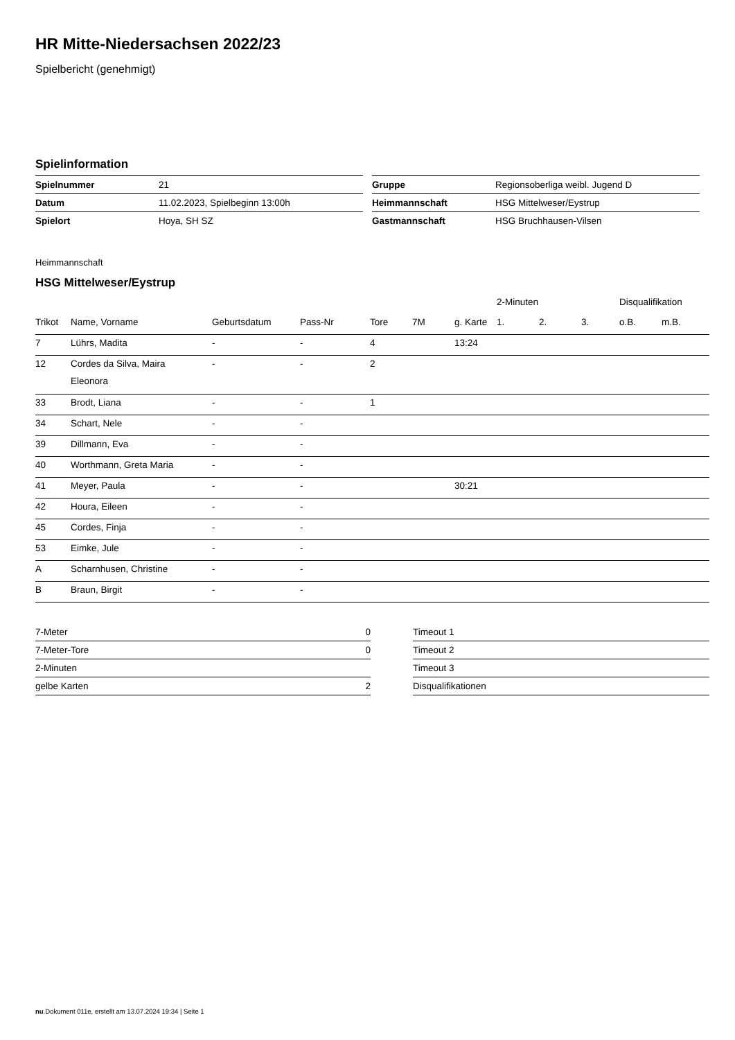HR Mitte-Niedersachsen 2022/23
Spielbericht (genehmigt)
Spielinformation
| Spielnummer | 21 |
| Datum | 11.02.2023, Spielbeginn 13:00h |
| Spielort | Hoya, SH SZ |
| Gruppe | Regionsoberliga weibl. Jugend D |
| Heimmannschaft | HSG Mittelweser/Eystrup |
| Gastmannschaft | HSG Bruchhausen-Vilsen |
Heimmannschaft
HSG Mittelweser/Eystrup
| | | | | | | | 2-Minuten | | | Disqualifikation | |
| --- | --- | --- | --- | --- | --- | --- | --- | --- | --- | --- | --- |
| Trikot | Name, Vorname | Geburtsdatum | Pass-Nr | Tore | 7M | g. Karte | 1. | 2. | 3. | o.B. | m.B. |
| 7 | Lührs, Madita | - | - | 4 | | 13:24 | | | | | |
| 12 | Cordes da Silva, Maira Eleonora | - | - | 2 | | | | | | | |
| 33 | Brodt, Liana | - | - | 1 | | | | | | | |
| 34 | Schart, Nele | - | - | | | | | | | | |
| 39 | Dillmann, Eva | - | - | | | | | | | | |
| 40 | Worthmann, Greta Maria | - | - | | | | | | | | |
| 41 | Meyer, Paula | - | - | | | 30:21 | | | | | |
| 42 | Houra, Eileen | - | - | | | | | | | | |
| 45 | Cordes, Finja | - | - | | | | | | | | |
| 53 | Eimke, Jule | - | - | | | | | | | | |
| A | Scharnhusen, Christine | - | - | | | | | | | | |
| B | Braun, Birgit | - | - | | | | | | | | |
| 7-Meter | 0 |
| 7-Meter-Tore | 0 |
| 2-Minuten | |
| gelbe Karten | 2 |
| Timeout 1 |
| Timeout 2 |
| Timeout 3 |
| Disqualifikationen |
nu.Dokument 011e, erstellt am 13.07.2024 19:34 | Seite 1